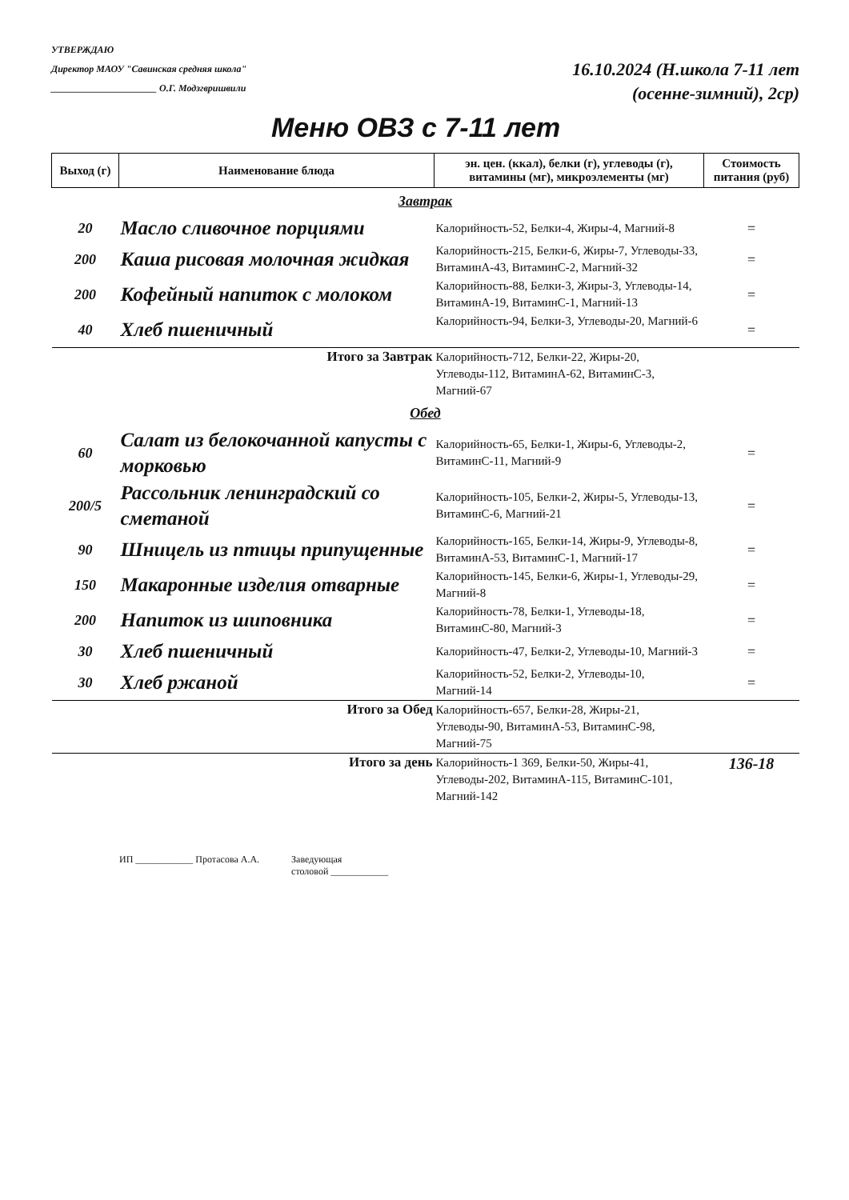УТВЕРЖДАЮ
Директор МАОУ "Савинская средняя школа"
______________________ О.Г. Модзгвришвили
16.10.2024 (Н.школа 7-11 лет
(осенне-зимний), 2ср)
Меню ОВЗ с 7-11 лет
| Выход (г) | Наименование блюда | эн. цен. (ккал), белки (г), углеводы (г), витамины (мг), микроэлементы (мг) | Стоимость питания (руб) |
| --- | --- | --- | --- |
| Завтрак | | | |
| 20 | Масло сливочное порциями | Калорийность-52, Белки-4, Жиры-4, Магний-8 | = |
| 200 | Каша рисовая молочная жидкая | Калорийность-215, Белки-6, Жиры-7, Углеводы-33, ВитаминА-43, ВитаминС-2, Магний-32 | = |
| 200 | Кофейный напиток с молоком | Калорийность-88, Белки-3, Жиры-3, Углеводы-14, ВитаминА-19, ВитаминС-1, Магний-13 | = |
| 40 | Хлеб пшеничный | Калорийность-94, Белки-3, Углеводы-20, Магний-6 | = |
| Итого за Завтрак | | Калорийность-712, Белки-22, Жиры-20, Углеводы-112, ВитаминА-62, ВитаминС-3, Магний-67 | |
| Обед | | | |
| 60 | Салат из белокочанной капусты с морковью | Калорийность-65, Белки-1, Жиры-6, Углеводы-2, ВитаминС-11, Магний-9 | = |
| 200/5 | Рассольник ленинградский со сметаной | Калорийность-105, Белки-2, Жиры-5, Углеводы-13, ВитаминС-6, Магний-21 | = |
| 90 | Шницель из птицы припущенные | Калорийность-165, Белки-14, Жиры-9, Углеводы-8, ВитаминА-53, ВитаминС-1, Магний-17 | = |
| 150 | Макаронные изделия отварные | Калорийность-145, Белки-6, Жиры-1, Углеводы-29, Магний-8 | = |
| 200 | Напиток из шиповника | Калорийность-78, Белки-1, Углеводы-18, ВитаминС-80, Магний-3 | = |
| 30 | Хлеб пшеничный | Калорийность-47, Белки-2, Углеводы-10, Магний-3 | = |
| 30 | Хлеб ржаной | Калорийность-52, Белки-2, Углеводы-10, Магний-14 | = |
| Итого за Обед | | Калорийность-657, Белки-28, Жиры-21, Углеводы-90, ВитаминА-53, ВитаминС-98, Магний-75 | |
| Итого за день | | Калорийность-1 369, Белки-50, Жиры-41, Углеводы-202, ВитаминА-115, ВитаминС-101, Магний-142 | 136-18 |
ИП ____________ Протасова А.А. Заведующая
столовой ____________